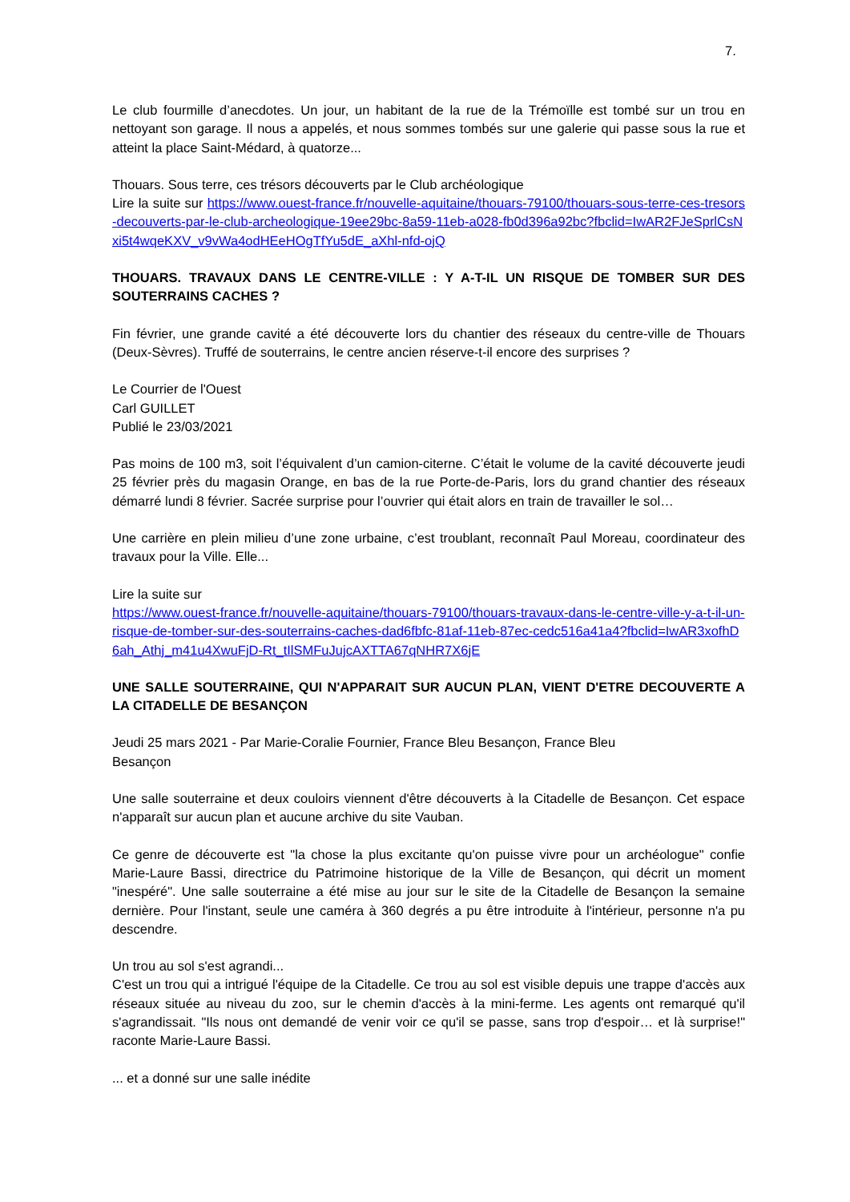7.
Le club fourmille d’anecdotes. Un jour, un habitant de la rue de la Trémoïlle est tombé sur un trou en nettoyant son garage. Il nous a appelés, et nous sommes tombés sur une galerie qui passe sous la rue et atteint la place Saint-Médard, à quatorze...
Thouars. Sous terre, ces trésors découverts par le Club archéologique
Lire la suite sur https://www.ouest-france.fr/nouvelle-aquitaine/thouars-79100/thouars-sous-terre-ces-tresors-decouverts-par-le-club-archeologique-19ee29bc-8a59-11eb-a028-fb0d396a92bc?fbclid=IwAR2FJeSprlCsNxi5t4wqeKXV_v9vWa4odHEeHOgTfYu5dE_aXhl-nfd-ojQ
THOUARS. TRAVAUX DANS LE CENTRE-VILLE : Y A-T-IL UN RISQUE DE TOMBER SUR DES SOUTERRAINS CACHES ?
Fin février, une grande cavité a été découverte lors du chantier des réseaux du centre-ville de Thouars (Deux-Sèvres). Truffé de souterrains, le centre ancien réserve-t-il encore des surprises ?
Le Courrier de l'Ouest
Carl GUILLET
Publié le 23/03/2021
Pas moins de 100 m3, soit l’équivalent d’un camion-citerne. C’était le volume de la cavité découverte jeudi 25 février près du magasin Orange, en bas de la rue Porte-de-Paris, lors du grand chantier des réseaux démarré lundi 8 février. Sacrée surprise pour l’ouvrier qui était alors en train de travailler le sol…
Une carrière en plein milieu d’une zone urbaine, c’est troublant, reconnaît Paul Moreau, coordinateur des travaux pour la Ville. Elle...
Lire la suite sur
https://www.ouest-france.fr/nouvelle-aquitaine/thouars-79100/thouars-travaux-dans-le-centre-ville-y-a-t-il-un-risque-de-tomber-sur-des-souterrains-caches-dad6fbfc-81af-11eb-87ec-cedc516a41a4?fbclid=IwAR3xofhD6ah_Athj_m41u4XwuFjD-Rt_tIlSMFuJujcAXTTA67qNHR7X6jE
UNE SALLE SOUTERRAINE, QUI N'APPARAIT SUR AUCUN PLAN, VIENT D'ETRE DECOUVERTE A LA CITADELLE DE BESANÇON
Jeudi 25 mars 2021 - Par Marie-Coralie Fournier, France Bleu Besançon, France Bleu
Besançon
Une salle souterraine et deux couloirs viennent d'être découverts à la Citadelle de Besançon. Cet espace n'apparaît sur aucun plan et aucune archive du site Vauban.
Ce genre de découverte est "la chose la plus excitante qu'on puisse vivre pour un archéologue" confie Marie-Laure Bassi, directrice du Patrimoine historique de la Ville de Besançon, qui décrit un moment "inespéré". Une salle souterraine a été mise au jour sur le site de la Citadelle de Besançon la semaine dernière. Pour l'instant, seule une caméra à 360 degrés a pu être introduite à l'intérieur, personne n'a pu descendre.
Un trou au sol s'est agrandi...
C'est un trou qui a intrigué l'équipe de la Citadelle. Ce trou au sol est visible depuis une trappe d'accès aux réseaux située au niveau du zoo, sur le chemin d'accès à la mini-ferme. Les agents ont remarqué qu'il s'agrandissait. "Ils nous ont demandé de venir voir ce qu'il se passe, sans trop d'espoir… et là surprise!" raconte Marie-Laure Bassi.
... et a donné sur une salle inédite